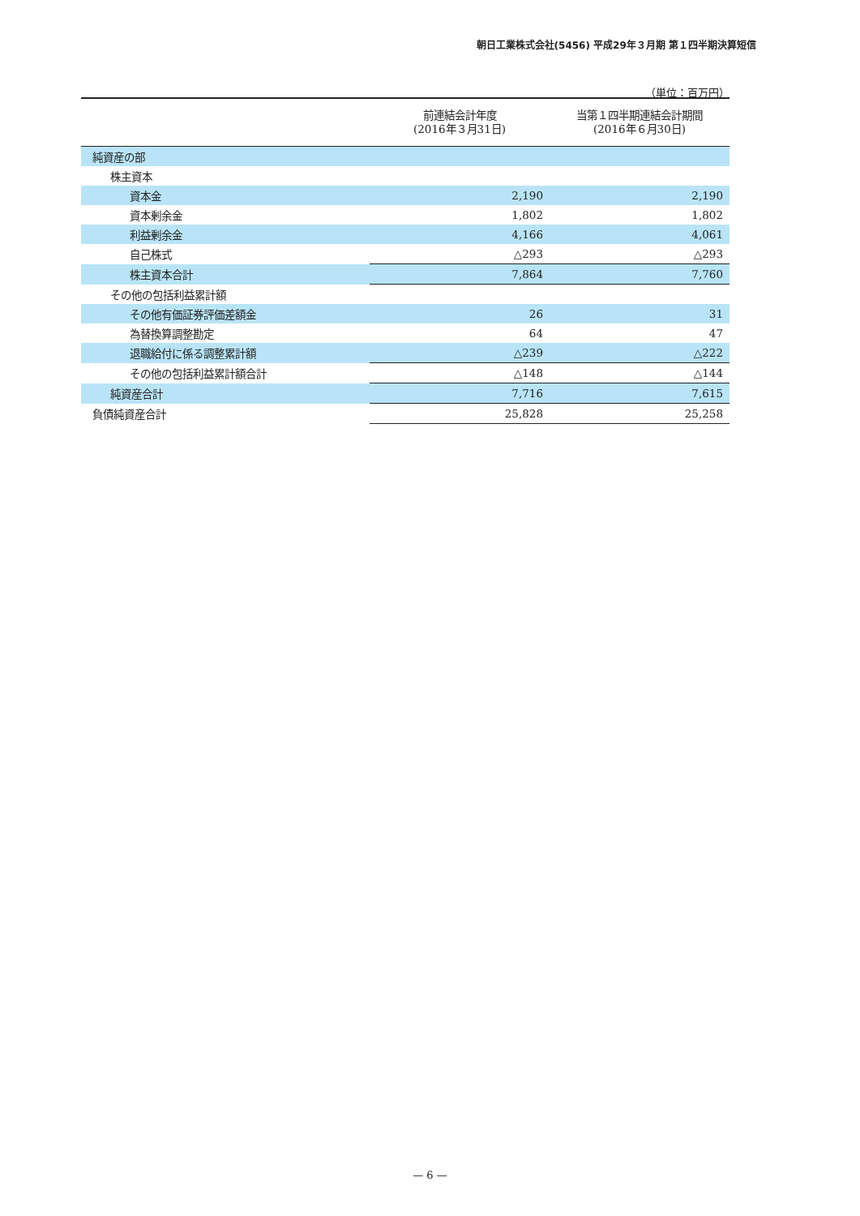朝日工業株式会社(5456) 平成29年３月期 第１四半期決算短信
（単位：百万円）
| | 前連結会計年度 (2016年３月31日) | 当第１四半期連結会計期間 (2016年６月30日) |
| --- | --- | --- |
| 純資産の部 | | |
| 株主資本 | | |
| 資本金 | 2,190 | 2,190 |
| 資本剰余金 | 1,802 | 1,802 |
| 利益剰余金 | 4,166 | 4,061 |
| 自己株式 | △293 | △293 |
| 株主資本合計 | 7,864 | 7,760 |
| その他の包括利益累計額 | | |
| その他有価証券評価差額金 | 26 | 31 |
| 為替換算調整勘定 | 64 | 47 |
| 退職給付に係る調整累計額 | △239 | △222 |
| その他の包括利益累計額合計 | △148 | △144 |
| 純資産合計 | 7,716 | 7,615 |
| 負債純資産合計 | 25,828 | 25,258 |
— 6 —